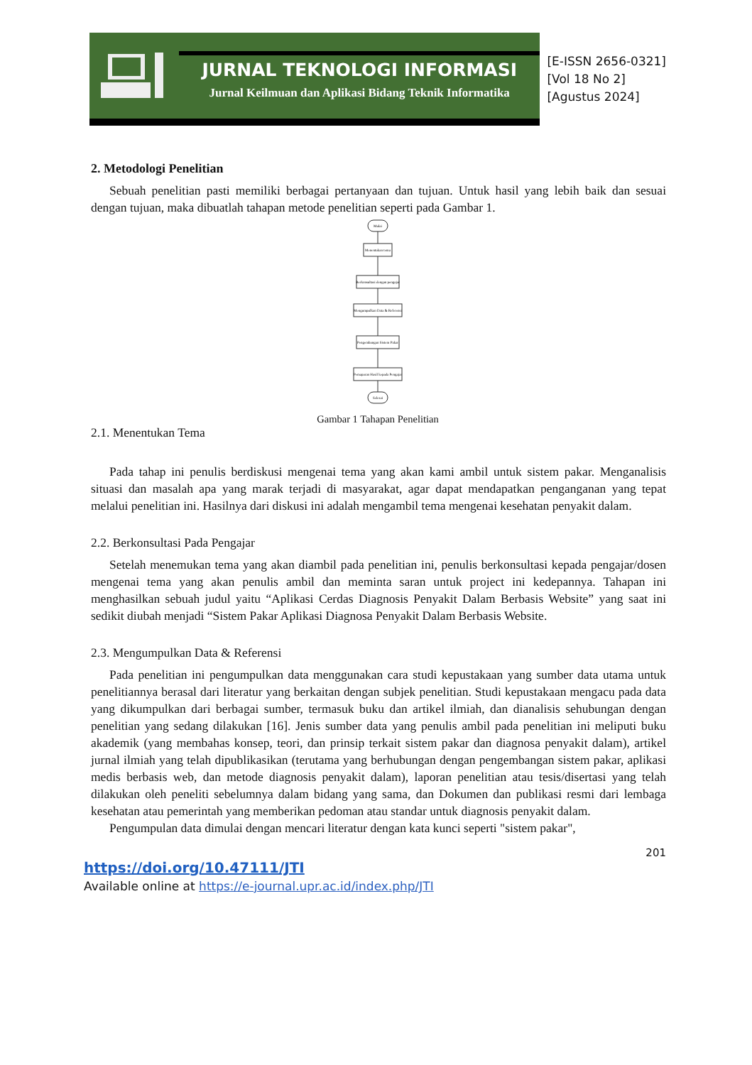JURNAL TEKNOLOGI INFORMASI
Jurnal Keilmuan dan Aplikasi Bidang Teknik Informatika
[E-ISSN 2656-0321]
[Vol 18 No 2]
[Agustus 2024]
2. Metodologi Penelitian
Sebuah penelitian pasti memiliki berbagai pertanyaan dan tujuan. Untuk hasil yang lebih baik dan sesuai dengan tujuan, maka dibuatlah tahapan metode penelitian seperti pada Gambar 1.
Mulai
Menentukan tema
Berkonsultasi dengan pengajar
Mengumpulkan Data & Referensi
Pengembangan Sistem Pakar
Pemaparan Hasil kepada Pengajar
Selesai
Gambar 1 Tahapan Penelitian
2.1. Menentukan Tema
Pada tahap ini penulis berdiskusi mengenai tema yang akan kami ambil untuk sistem pakar. Menganalisis situasi dan masalah apa yang marak terjadi di masyarakat, agar dapat mendapatkan penganganan yang tepat melalui penelitian ini. Hasilnya dari diskusi ini adalah mengambil tema mengenai kesehatan penyakit dalam.
2.2. Berkonsultasi Pada Pengajar
Setelah menemukan tema yang akan diambil pada penelitian ini, penulis berkonsultasi kepada pengajar/dosen mengenai tema yang akan penulis ambil dan meminta saran untuk project ini kedepannya. Tahapan ini menghasilkan sebuah judul yaitu “Aplikasi Cerdas Diagnosis Penyakit Dalam Berbasis Website” yang saat ini sedikit diubah menjadi “Sistem Pakar Aplikasi Diagnosa Penyakit Dalam Berbasis Website.
2.3. Mengumpulkan Data & Referensi
Pada penelitian ini pengumpulkan data menggunakan cara studi kepustakaan yang sumber data utama untuk penelitiannya berasal dari literatur yang berkaitan dengan subjek penelitian. Studi kepustakaan mengacu pada data yang dikumpulkan dari berbagai sumber, termasuk buku dan artikel ilmiah, dan dianalisis sehubungan dengan penelitian yang sedang dilakukan [16]. Jenis sumber data yang penulis ambil pada penelitian ini meliputi buku akademik (yang membahas konsep, teori, dan prinsip terkait sistem pakar dan diagnosa penyakit dalam), artikel jurnal ilmiah yang telah dipublikasikan (terutama yang berhubungan dengan pengembangan sistem pakar, aplikasi medis berbasis web, dan metode diagnosis penyakit dalam), laporan penelitian atau tesis/disertasi yang telah dilakukan oleh peneliti sebelumnya dalam bidang yang sama, dan Dokumen dan publikasi resmi dari lembaga kesehatan atau pemerintah yang memberikan pedoman atau standar untuk diagnosis penyakit dalam.
Pengumpulan data dimulai dengan mencari literatur dengan kata kunci seperti "sistem pakar",
201
https://doi.org/10.47111/JTI
Available online at https://e-journal.upr.ac.id/index.php/JTI